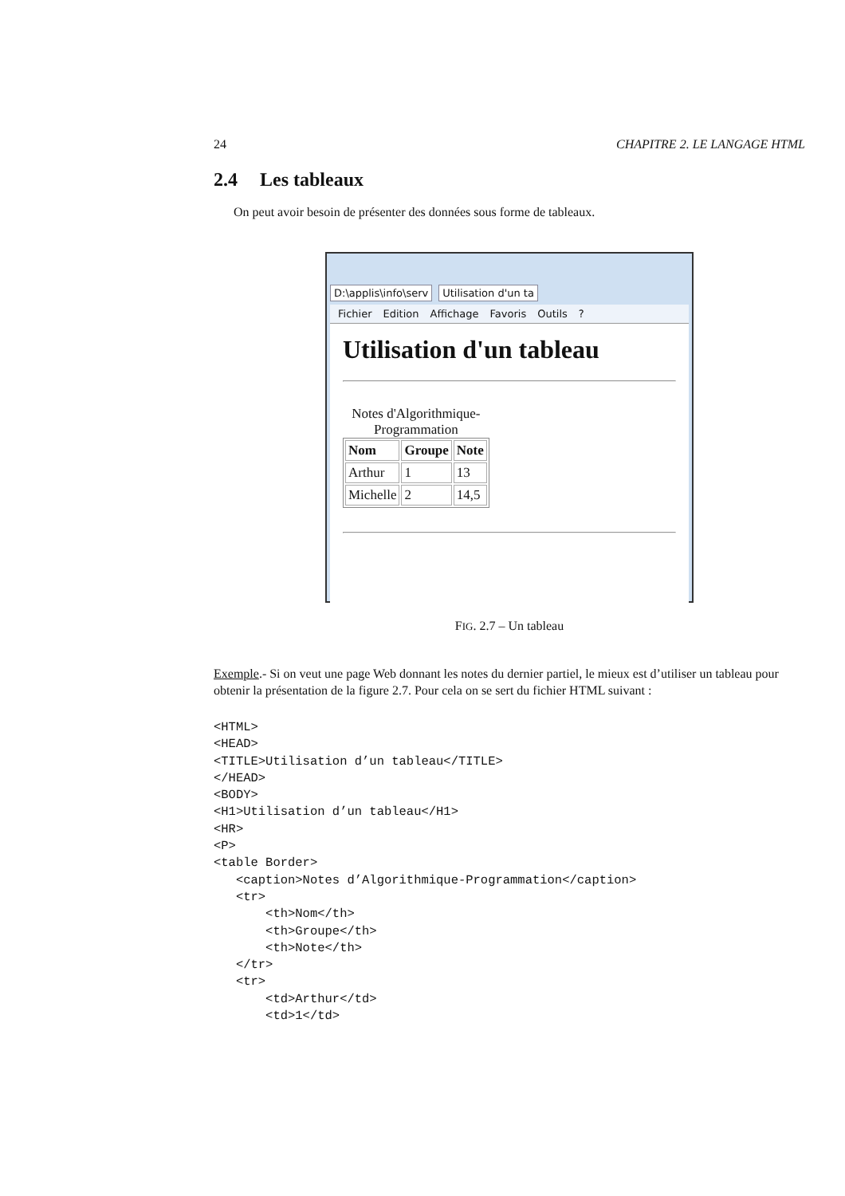24 CHAPITRE 2. LE LANGAGE HTML
2.4 Les tableaux
On peut avoir besoin de présenter des données sous forme de tableaux.
D:\applis\info\serv Utilisation d'un ta
Fichier Edition Affichage Favoris Outils?
Utilisation d'un tableau
Notes d'Algorithmique- Programmation
| Nom | Groupe | Note |
| --- | --- | --- |
| Arthur | 1 | 13 |
| Michelle | 2 | 14,5 |
FIG. 2.7 – Un tableau
Exemple.- Si on veut une page Web donnant les notes du dernier partiel, le mieux est d’utiliser un tableau pour obtenir la présentation de la figure 2.7. Pour cela on se sert du fichier HTML suivant :
<HTML>
<HEAD>
<TITLE>Utilisation d’un tableau</TITLE>
</HEAD>
<BODY>
<H1>Utilisation d’un tableau</H1>
<HR>
<P>
<table Border>
   <caption>Notes d’Algorithmique-Programmation</caption>
   <tr>
       <th>Nom</th>
       <th>Groupe</th>
       <th>Note</th>
   </tr>
   <tr>
       <td>Arthur</td>
       <td>1</td>